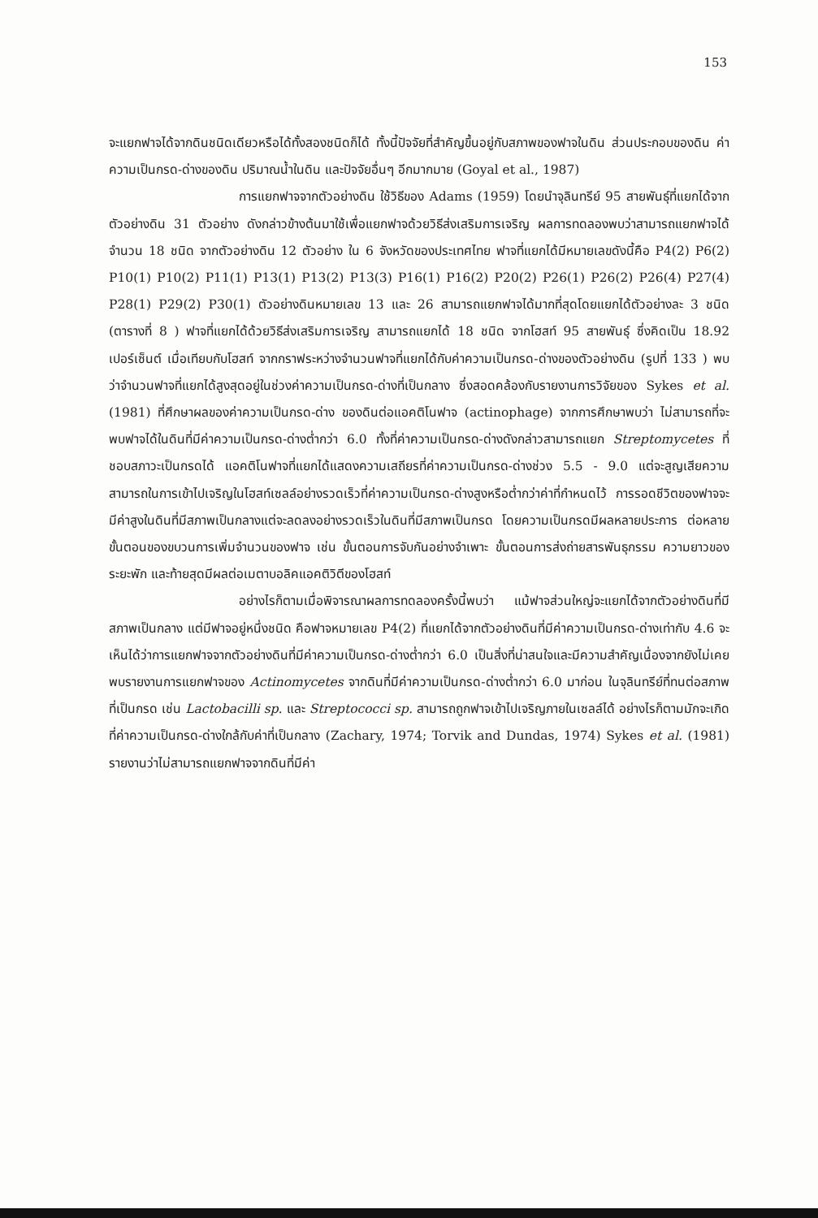153
จะแยกฟาจได้จากดินชนิดเดียวหรือได้ทั้งสองชนิดก็ได้ ทั้งนี้ปัจจัยที่สำคัญขึ้นอยู่กับสภาพของฟาจในดิน ส่วนประกอบของดิน ค่าความเป็นกรด-ด่างของดิน ปริมาณน้ำในดิน และปัจจัยอื่นๆ อีกมากมาย (Goyal et al., 1987)
การแยกฟาจจากตัวอย่างดิน ใช้วิธีของ Adams (1959) โดยนำจุลินทรีย์ 95 สายพันธุ์ที่แยกได้จากตัวอย่างดิน 31 ตัวอย่าง ดังกล่าวข้างต้นมาใช้เพื่อแยกฟาจด้วยวิธีส่งเสริมการเจริญ ผลการทดลองพบว่าสามารถแยกฟาจได้จำนวน 18 ชนิด จากตัวอย่างดิน 12 ตัวอย่าง ใน 6 จังหวัดของประเทศไทย ฟาจที่แยกได้มีหมายเลขดังนี้คือ P4(2) P6(2) P10(1) P10(2) P11(1) P13(1) P13(2) P13(3) P16(1) P16(2) P20(2) P26(1) P26(2) P26(4) P27(4) P28(1) P29(2) P30(1) ตัวอย่างดินหมายเลข 13 และ 26 สามารถแยกฟาจได้มากที่สุดโดยแยกได้ตัวอย่างละ 3 ชนิด (ตารางที่ 8 ) ฟาจที่แยกได้ด้วยวิธีส่งเสริมการเจริญ สามารถแยกได้ 18 ชนิด จากโฮสท์ 95 สายพันธุ์ ซึ่งคิดเป็น 18.92 เปอร์เซ็นต์ เมื่อเทียบกับโฮสท์ จากกราฟระหว่างจำนวนฟาจที่แยกได้กับค่าความเป็นกรด-ด่างของตัวอย่างดิน (รูปที่ 133 ) พบว่าจำนวนฟาจที่แยกได้สูงสุดอยู่ในช่วงค่าความเป็นกรด-ด่างที่เป็นกลาง ซึ่งสอดคล้องกับรายงานการวิจัยของ Sykes et al. (1981) ที่ศึกษาผลของค่าความเป็นกรด-ด่าง ของดินต่อแอคติโนฟาจ (actinophage) จากการศึกษาพบว่า ไม่สามารถที่จะพบฟาจได้ในดินที่มีค่าความเป็นกรด-ด่างต่ำกว่า 6.0 ทั้งที่ค่าความเป็นกรด-ด่างดังกล่าวสามารถแยก Streptomycetes ที่ชอบสภาวะเป็นกรดได้ แอคติโนฟาจที่แยกได้แสดงความเสถียรที่ค่าความเป็นกรด-ด่างช่วง 5.5 - 9.0 แต่จะสูญเสียความสามารถในการเข้าไปเจริญในโฮสท์เซลล์อย่างรวดเร็วที่ค่าความเป็นกรด-ด่างสูงหรือต่ำกว่าค่าที่กำหนดไว้ การรอดชีวิตของฟาจจะมีค่าสูงในดินที่มีสภาพเป็นกลางแต่จะลดลงอย่างรวดเร็วในดินที่มีสภาพเป็นกรด โดยความเป็นกรดมีผลหลายประการ ต่อหลายขั้นตอนของขบวนการเพิ่มจำนวนของฟาจ เช่น ขั้นตอนการจับกันอย่างจำเพาะ ขั้นตอนการส่งถ่ายสารพันธุกรรม ความยาวของระยะพัก และท้ายสุดมีผลต่อเมตาบอลิคแอคติวิตีของโฮสท์
อย่างไรก็ตามเมื่อพิจารณาผลการทดลองครั้งนี้พบว่า แม้ฟาจส่วนใหญ่จะแยกได้จากตัวอย่างดินที่มีสภาพเป็นกลาง แต่มีฟาจอยู่หนึ่งชนิด คือฟาจหมายเลข P4(2) ที่แยกได้จากตัวอย่างดินที่มีค่าความเป็นกรด-ด่างเท่ากับ 4.6 จะเห็นได้ว่าการแยกฟาจจากตัวอย่างดินที่มีค่าความเป็นกรด-ด่างต่ำกว่า 6.0 เป็นสิ่งที่น่าสนใจและมีความสำคัญเนื่องจากยังไม่เคยพบรายงานการแยกฟาจของ Actinomycetes จากดินที่มีค่าความเป็นกรด-ด่างต่ำกว่า 6.0 มาก่อน ในจุลินทรีย์ที่ทนต่อสภาพที่เป็นกรด เช่น Lactobacilli sp. และ Streptococci sp. สามารถถูกฟาจเข้าไปเจริญภายในเซลล์ได้ อย่างไรก็ตามมักจะเกิดที่ค่าความเป็นกรด-ด่างใกล้กับค่าที่เป็นกลาง (Zachary, 1974; Torvik and Dundas, 1974) Sykes et al. (1981) รายงานว่าไม่สามารถแยกฟาจจากดินที่มีค่า